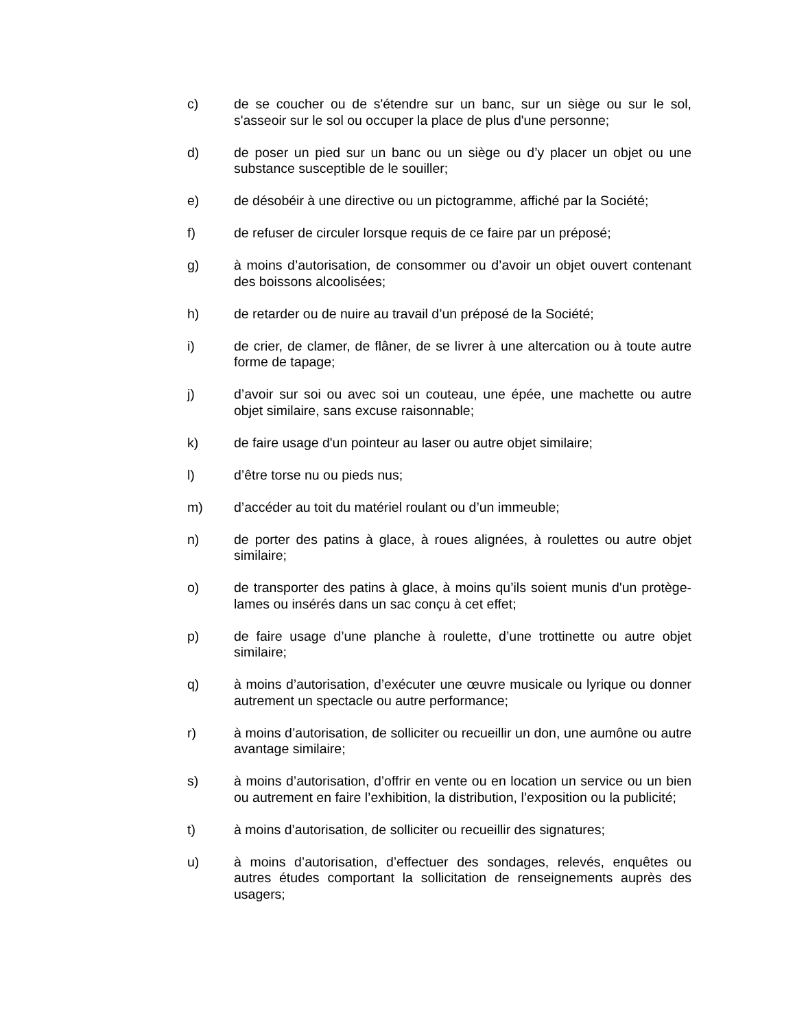c) de se coucher ou de s'étendre sur un banc, sur un siège ou sur le sol, s'asseoir sur le sol ou occuper la place de plus d'une personne;
d) de poser un pied sur un banc ou un siège ou d’y placer un objet ou une substance susceptible de le souiller;
e) de désobéir à une directive ou un pictogramme, affiché par la Société;
f) de refuser de circuler lorsque requis de ce faire par un préposé;
g) à moins d’autorisation, de consommer ou d’avoir un objet ouvert contenant des boissons alcoolisées;
h) de retarder ou de nuire au travail d’un préposé de la Société;
i) de crier, de clamer, de flâner, de se livrer à une altercation ou à toute autre forme de tapage;
j) d’avoir sur soi ou avec soi un couteau, une épée, une machette ou autre objet similaire, sans excuse raisonnable;
k) de faire usage d'un pointeur au laser ou autre objet similaire;
l) d’être torse nu ou pieds nus;
m) d’accéder au toit du matériel roulant ou d’un immeuble;
n) de porter des patins à glace, à roues alignées, à roulettes ou autre objet similaire;
o) de transporter des patins à glace, à moins qu’ils soient munis d'un protège-lames ou insérés dans un sac conçu à cet effet;
p) de faire usage d’une planche à roulette, d’une trottinette ou autre objet similaire;
q) à moins d’autorisation, d’exécuter une œuvre musicale ou lyrique ou donner autrement un spectacle ou autre performance;
r) à moins d’autorisation, de solliciter ou recueillir un don, une aumône ou autre avantage similaire;
s) à moins d’autorisation, d’offrir en vente ou en location un service ou un bien ou autrement en faire l’exhibition, la distribution, l’exposition ou la publicité;
t) à moins d’autorisation, de solliciter ou recueillir des signatures;
u) à moins d’autorisation, d’effectuer des sondages, relevés, enquêtes ou autres études comportant la sollicitation de renseignements auprès des usagers;